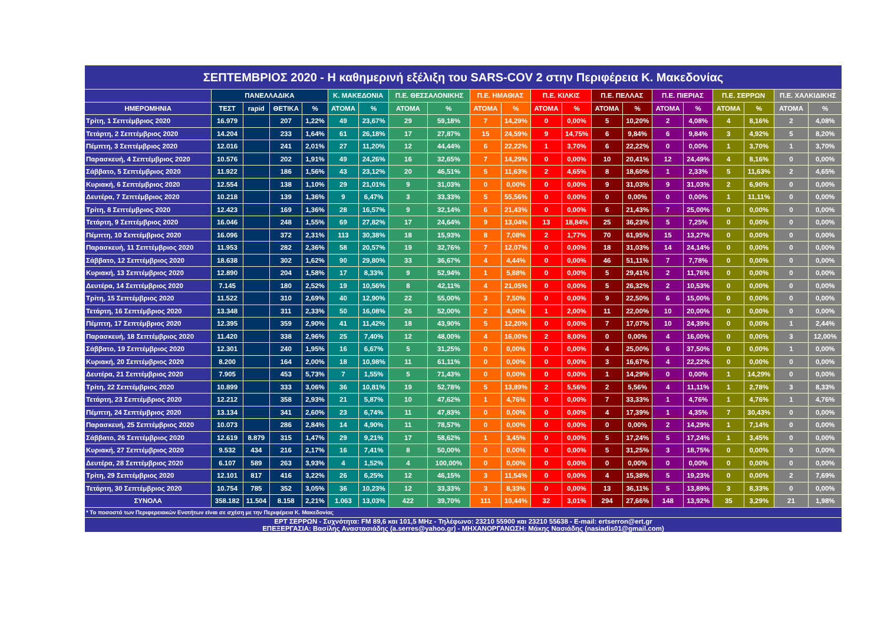| ΣΕΠΤΕΜΒΡΙΟΣ 2020 - Η καθημερινή εξέλιξη του SARS-COV 2 στην Περιφέρεια Κ. Μακεδονίας | | | | | | | | | | | | | | | | | | | | |
| | ΠΑΝΕΛΛΑΔΙΚΑ | | | | Κ. ΜΑΚΕΔΟΝΙΑ | | Π.Ε. ΘΕΣΣΑΛΟΝΙΚΗΣ | | Π.Ε. ΗΜΑΘΙΑΣ | | Π.Ε. ΚΙΛΚΙΣ | | Π.Ε. ΠΕΛΛΑΣ | | Π.Ε. ΠΙΕΡΙΑΣ | | Π.Ε. ΣΕΡΡΩΝ | | Π.Ε. ΧΑΛΚΙΔΙΚΗΣ | |
| ΗΜΕΡΟΜΗΝΙΑ | ΤΕΣΤ | rapid | ΘΕΤΙΚΑ | % | ΑΤΟΜΑ | % | ΑΤΟΜΑ | % | ΑΤΟΜΑ | % | ΑΤΟΜΑ | % | ΑΤΟΜΑ | % | ΑΤΟΜΑ | % | ΑΤΟΜΑ | % | ΑΤΟΜΑ | % |
| Τρίτη, 1 Σεπτέμβριος 2020 | 16.979 | | 207 | 1,22% | 49 | 23,67% | 29 | 59,18% | 7 | 14,29% | 0 | 0,00% | 5 | 10,20% | 2 | 4,08% | 4 | 8,16% | 2 | 4,08% |
| Τετάρτη, 2 Σεπτέμβριος 2020 | 14.204 | | 233 | 1,64% | 61 | 26,18% | 17 | 27,87% | 15 | 24,59% | 9 | 14,75% | 6 | 9,84% | 6 | 9,84% | 3 | 4,92% | 5 | 8,20% |
| Πέμπτη, 3 Σεπτέμβριος 2020 | 12.016 | | 241 | 2,01% | 27 | 11,20% | 12 | 44,44% | 6 | 22,22% | 1 | 3,70% | 6 | 22,22% | 0 | 0,00% | 1 | 3,70% | 1 | 3,70% |
| Παρασκευή, 4 Σεπτέμβριος 2020 | 10.576 | | 202 | 1,91% | 49 | 24,26% | 16 | 32,65% | 7 | 14,29% | 0 | 0,00% | 10 | 20,41% | 12 | 24,49% | 4 | 8,16% | 0 | 0,00% |
| Σάββατο, 5 Σεπτέμβριος 2020 | 11.922 | | 186 | 1,56% | 43 | 23,12% | 20 | 46,51% | 5 | 11,63% | 2 | 4,65% | 8 | 18,60% | 1 | 2,33% | 5 | 11,63% | 2 | 4,65% |
| Κυριακή, 6 Σεπτέμβριος 2020 | 12.554 | | 138 | 1,10% | 29 | 21,01% | 9 | 31,03% | 0 | 0,00% | 0 | 0,00% | 9 | 31,03% | 9 | 31,03% | 2 | 6,90% | 0 | 0,00% |
| Δευτέρα, 7 Σεπτέμβριος 2020 | 10.218 | | 139 | 1,36% | 9 | 6,47% | 3 | 33,33% | 5 | 55,56% | 0 | 0,00% | 0 | 0,00% | 0 | 0,00% | 1 | 11,11% | 0 | 0,00% |
| Τρίτη, 8 Σεπτέμβριος 2020 | 12.423 | | 169 | 1,36% | 28 | 16,57% | 9 | 32,14% | 6 | 21,43% | 0 | 0,00% | 6 | 21,43% | 7 | 25,00% | 0 | 0,00% | 0 | 0,00% |
| Τετάρτη, 9 Σεπτέμβριος 2020 | 16.046 | | 248 | 1,55% | 69 | 27,82% | 17 | 24,64% | 9 | 13,04% | 13 | 18,84% | 25 | 36,23% | 5 | 7,25% | 0 | 0,00% | 0 | 0,00% |
| Πέμπτη, 10 Σεπτέμβριος 2020 | 16.096 | | 372 | 2,31% | 113 | 30,38% | 18 | 15,93% | 8 | 7,08% | 2 | 1,77% | 70 | 61,95% | 15 | 13,27% | 0 | 0,00% | 0 | 0,00% |
| Παρασκευή, 11 Σεπτέμβριος 2020 | 11.953 | | 282 | 2,36% | 58 | 20,57% | 19 | 32,76% | 7 | 12,07% | 0 | 0,00% | 18 | 31,03% | 14 | 24,14% | 0 | 0,00% | 0 | 0,00% |
| Σάββατο, 12 Σεπτέμβριος 2020 | 18.638 | | 302 | 1,62% | 90 | 29,80% | 33 | 36,67% | 4 | 4,44% | 0 | 0,00% | 46 | 51,11% | 7 | 7,78% | 0 | 0,00% | 0 | 0,00% |
| Κυριακή, 13 Σεπτέμβριος 2020 | 12.890 | | 204 | 1,58% | 17 | 8,33% | 9 | 52,94% | 1 | 5,88% | 0 | 0,00% | 5 | 29,41% | 2 | 11,76% | 0 | 0,00% | 0 | 0,00% |
| Δευτέρα, 14 Σεπτέμβριος 2020 | 7.145 | | 180 | 2,52% | 19 | 10,56% | 8 | 42,11% | 4 | 21,05% | 0 | 0,00% | 5 | 26,32% | 2 | 10,53% | 0 | 0,00% | 0 | 0,00% |
| Τρίτη, 15 Σεπτέμβριος 2020 | 11.522 | | 310 | 2,69% | 40 | 12,90% | 22 | 55,00% | 3 | 7,50% | 0 | 0,00% | 9 | 22,50% | 6 | 15,00% | 0 | 0,00% | 0 | 0,00% |
| Τετάρτη, 16 Σεπτέμβριος 2020 | 13.348 | | 311 | 2,33% | 50 | 16,08% | 26 | 52,00% | 2 | 4,00% | 1 | 2,00% | 11 | 22,00% | 10 | 20,00% | 0 | 0,00% | 0 | 0,00% |
| Πέμπτη, 17 Σεπτέμβριος 2020 | 12.395 | | 359 | 2,90% | 41 | 11,42% | 18 | 43,90% | 5 | 12,20% | 0 | 0,00% | 7 | 17,07% | 10 | 24,39% | 0 | 0,00% | 1 | 2,44% |
| Παρασκευή, 18 Σεπτέμβριος 2020 | 11.420 | | 338 | 2,96% | 25 | 7,40% | 12 | 48,00% | 4 | 16,00% | 2 | 8,00% | 0 | 0,00% | 4 | 16,00% | 0 | 0,00% | 3 | 12,00% |
| Σάββατο, 19 Σεπτέμβριος 2020 | 12.301 | | 240 | 1,95% | 16 | 6,67% | 5 | 31,25% | 0 | 0,00% | 0 | 0,00% | 4 | 25,00% | 6 | 37,50% | 0 | 0,00% | 1 | 0,00% |
| Κυριακή, 20 Σεπτέμβριος 2020 | 8.200 | | 164 | 2,00% | 18 | 10,98% | 11 | 61,11% | 0 | 0,00% | 0 | 0,00% | 3 | 16,67% | 4 | 22,22% | 0 | 0,00% | 0 | 0,00% |
| Δευτέρα, 21 Σεπτέμβριος 2020 | 7.905 | | 453 | 5,73% | 7 | 1,55% | 5 | 71,43% | 0 | 0,00% | 0 | 0,00% | 1 | 14,29% | 0 | 0,00% | 1 | 14,29% | 0 | 0,00% |
| Τρίτη, 22 Σεπτέμβριος 2020 | 10.899 | | 333 | 3,06% | 36 | 10,81% | 19 | 52,78% | 5 | 13,89% | 2 | 5,56% | 2 | 5,56% | 4 | 11,11% | 1 | 2,78% | 3 | 8,33% |
| Τετάρτη, 23 Σεπτέμβριος 2020 | 12.212 | | 358 | 2,93% | 21 | 5,87% | 10 | 47,62% | 1 | 4,76% | 0 | 0,00% | 7 | 33,33% | 1 | 4,76% | 1 | 4,76% | 1 | 4,76% |
| Πέμπτη, 24 Σεπτέμβριος 2020 | 13.134 | | 341 | 2,60% | 23 | 6,74% | 11 | 47,83% | 0 | 0,00% | 0 | 0,00% | 4 | 17,39% | 1 | 4,35% | 7 | 30,43% | 0 | 0,00% |
| Παρασκευή, 25 Σεπτέμβριος 2020 | 10.073 | | 286 | 2,84% | 14 | 4,90% | 11 | 78,57% | 0 | 0,00% | 0 | 0,00% | 0 | 0,00% | 2 | 14,29% | 1 | 7,14% | 0 | 0,00% |
| Σάββατο, 26 Σεπτέμβριος 2020 | 12.619 | 8.879 | 315 | 1,47% | 29 | 9,21% | 17 | 58,62% | 1 | 3,45% | 0 | 0,00% | 5 | 17,24% | 5 | 17,24% | 1 | 3,45% | 0 | 0,00% |
| Κυριακή, 27 Σεπτέμβριος 2020 | 9.532 | 434 | 216 | 2,17% | 16 | 7,41% | 8 | 50,00% | 0 | 0,00% | 0 | 0,00% | 5 | 31,25% | 3 | 18,75% | 0 | 0,00% | 0 | 0,00% |
| Δευτέρα, 28 Σεπτέμβριος 2020 | 6.107 | 589 | 263 | 3,93% | 4 | 1,52% | 4 | 100,00% | 0 | 0,00% | 0 | 0,00% | 0 | 0,00% | 0 | 0,00% | 0 | 0,00% | 0 | 0,00% |
| Τρίτη, 29 Σεπτέμβριος 2020 | 12.101 | 817 | 416 | 3,22% | 26 | 6,25% | 12 | 46,15% | 3 | 11,54% | 0 | 0,00% | 4 | 15,38% | 5 | 19,23% | 0 | 0,00% | 2 | 7,69% |
| Τετάρτη, 30 Σεπτέμβριος 2020 | 10.754 | 785 | 352 | 3,05% | 36 | 10,23% | 12 | 33,33% | 3 | 8,33% | 0 | 0,00% | 13 | 36,11% | 5 | 13,89% | 3 | 8,33% | 0 | 0,00% |
| ΣΥΝΟΛΑ | 358.182 | 11.504 | 8.158 | 2,21% | 1.063 | 13,03% | 422 | 39,70% | 111 | 10,44% | 32 | 3,01% | 294 | 27,66% | 148 | 13,92% | 35 | 3,29% | 21 | 1,98% |
| * Το ποσοστό των Περιφερειακών Ενοτήτων είναι σε σχέση με την Περιφέρεια Κ. Μακεδονίας | | | | | | | | | | | | | | | | | | | | |
| ΕΡΤ ΣΕΡΡΩΝ - Συχνότητα: FM 89,6 και 101,5 MHz - Τηλέφωνο: 23210 55900 και 23210 55638 - E-mail: ertserron@ert.gr ΕΠΕΞΕΡΓΑΣΙΑ: Βασίλης Αναστασιάδης (a.serres@yahoo.gr) - ΜΗΧΑΝΟΡΓΑΝΩΣΗ: Μάκης Νασιάδης (nasiadis01@gmail.com) | | | | | | | | | | | | | | | | | | | | |